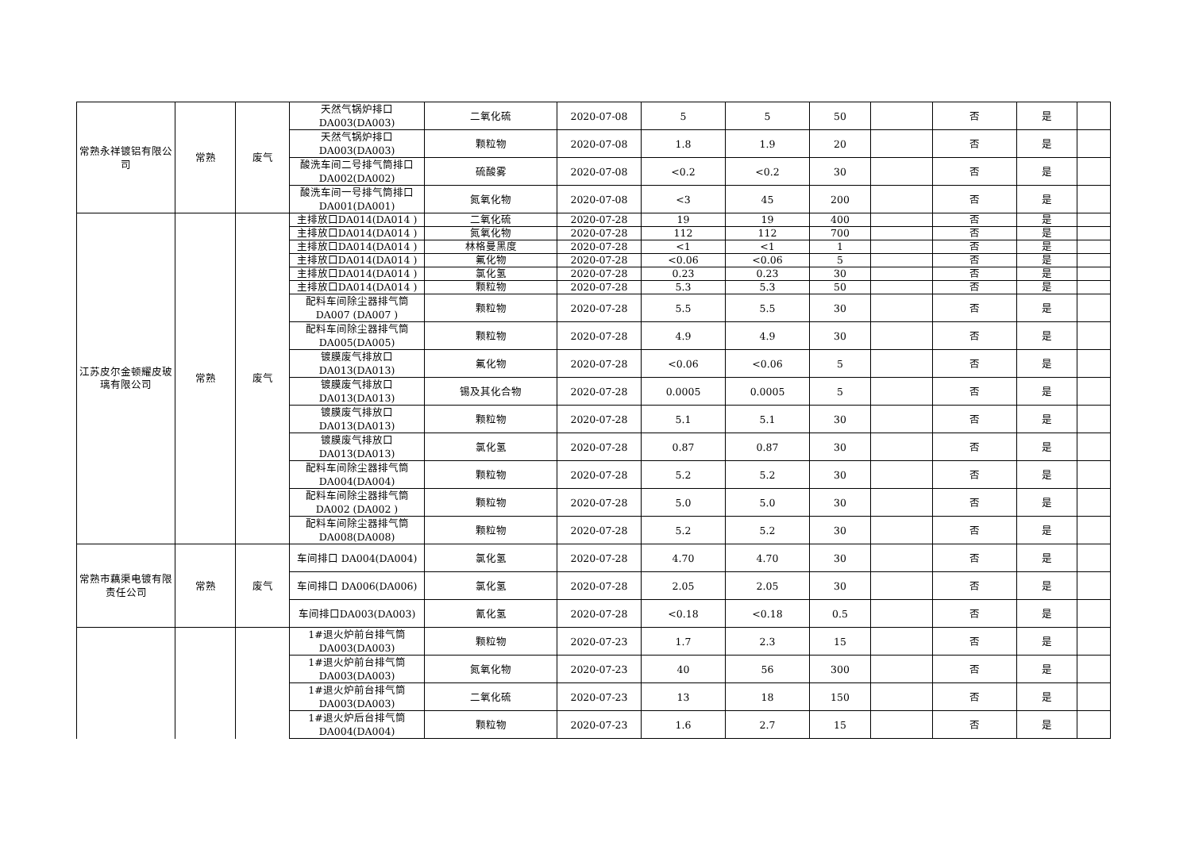| 常熟永祥镀铝有限公司 | 常熟 | 废气 | 天然气锅炉排口 DA003(DA003) | 二氧化硫 | 2020-07-08 | 5 | 5 | 50 | | 否 | 是 | |
| | | | 天然气锅炉排口 DA003(DA003) | 颗粒物 | 2020-07-08 | 1.8 | 1.9 | 20 | | 否 | 是 | |
| | | | 酸洗车间二号排气筒排口 DA002(DA002) | 硫酸雾 | 2020-07-08 | <0.2 | <0.2 | 30 | | 否 | 是 | |
| | | | 酸洗车间一号排气筒排口 DA001(DA001) | 氮氧化物 | 2020-07-08 | <3 | 45 | 200 | | 否 | 是 | |
| 江苏皮尔金顿耀皮玻璃有限公司 | 常熟 | 废气 | 主排放口DA014(DA014 ) | 二氧化硫 | 2020-07-28 | 19 | 19 | 400 | | 否 | 是 | |
| | | | 主排放口DA014(DA014 ) | 氮氧化物 | 2020-07-28 | 112 | 112 | 700 | | 否 | 是 | |
| | | | 主排放口DA014(DA014 ) | 林格曼黑度 | 2020-07-28 | <1 | <1 | 1 | | 否 | 是 | |
| | | | 主排放口DA014(DA014 ) | 氟化物 | 2020-07-28 | <0.06 | <0.06 | 5 | | 否 | 是 | |
| | | | 主排放口DA014(DA014 ) | 氯化氢 | 2020-07-28 | 0.23 | 0.23 | 30 | | 否 | 是 | |
| | | | 主排放口DA014(DA014 ) | 颗粒物 | 2020-07-28 | 5.3 | 5.3 | 50 | | 否 | 是 | |
| | | | 配料车间除尘器排气筒 DA007 (DA007 ) | 颗粒物 | 2020-07-28 | 5.5 | 5.5 | 30 | | 否 | 是 | |
| | | | 配料车间除尘器排气筒 DA005(DA005) | 颗粒物 | 2020-07-28 | 4.9 | 4.9 | 30 | | 否 | 是 | |
| | | | 镀膜废气排放口 DA013(DA013) | 氟化物 | 2020-07-28 | <0.06 | <0.06 | 5 | | 否 | 是 | |
| | | | 镀膜废气排放口 DA013(DA013) | 锡及其化合物 | 2020-07-28 | 0.0005 | 0.0005 | 5 | | 否 | 是 | |
| | | | 镀膜废气排放口 DA013(DA013) | 颗粒物 | 2020-07-28 | 5.1 | 5.1 | 30 | | 否 | 是 | |
| | | | 镀膜废气排放口 DA013(DA013) | 氯化氢 | 2020-07-28 | 0.87 | 0.87 | 30 | | 否 | 是 | |
| | | | 配料车间除尘器排气筒 DA004(DA004) | 颗粒物 | 2020-07-28 | 5.2 | 5.2 | 30 | | 否 | 是 | |
| | | | 配料车间除尘器排气筒 DA002 (DA002 ) | 颗粒物 | 2020-07-28 | 5.0 | 5.0 | 30 | | 否 | 是 | |
| | | | 配料车间除尘器排气筒 DA008(DA008) | 颗粒物 | 2020-07-28 | 5.2 | 5.2 | 30 | | 否 | 是 | |
| 常熟市藕渠电镀有限责任公司 | 常熟 | 废气 | 车间排口 DA004(DA004) | 氯化氢 | 2020-07-28 | 4.70 | 4.70 | 30 | | 否 | 是 | |
| | | | 车间排口 DA006(DA006) | 氯化氢 | 2020-07-28 | 2.05 | 2.05 | 30 | | 否 | 是 | |
| | | | 车间排口DA003(DA003) | 氰化氢 | 2020-07-28 | <0.18 | <0.18 | 0.5 | | 否 | 是 | |
| | | | 1#退火炉前台排气筒 DA003(DA003) | 颗粒物 | 2020-07-23 | 1.7 | 2.3 | 15 | | 否 | 是 | |
| | | | 1#退火炉前台排气筒 DA003(DA003) | 氮氧化物 | 2020-07-23 | 40 | 56 | 300 | | 否 | 是 | |
| | | | 1#退火炉前台排气筒 DA003(DA003) | 二氧化硫 | 2020-07-23 | 13 | 18 | 150 | | 否 | 是 | |
| | | | 1#退火炉后台排气筒 DA004(DA004) | 颗粒物 | 2020-07-23 | 1.6 | 2.7 | 15 | | 否 | 是 | |